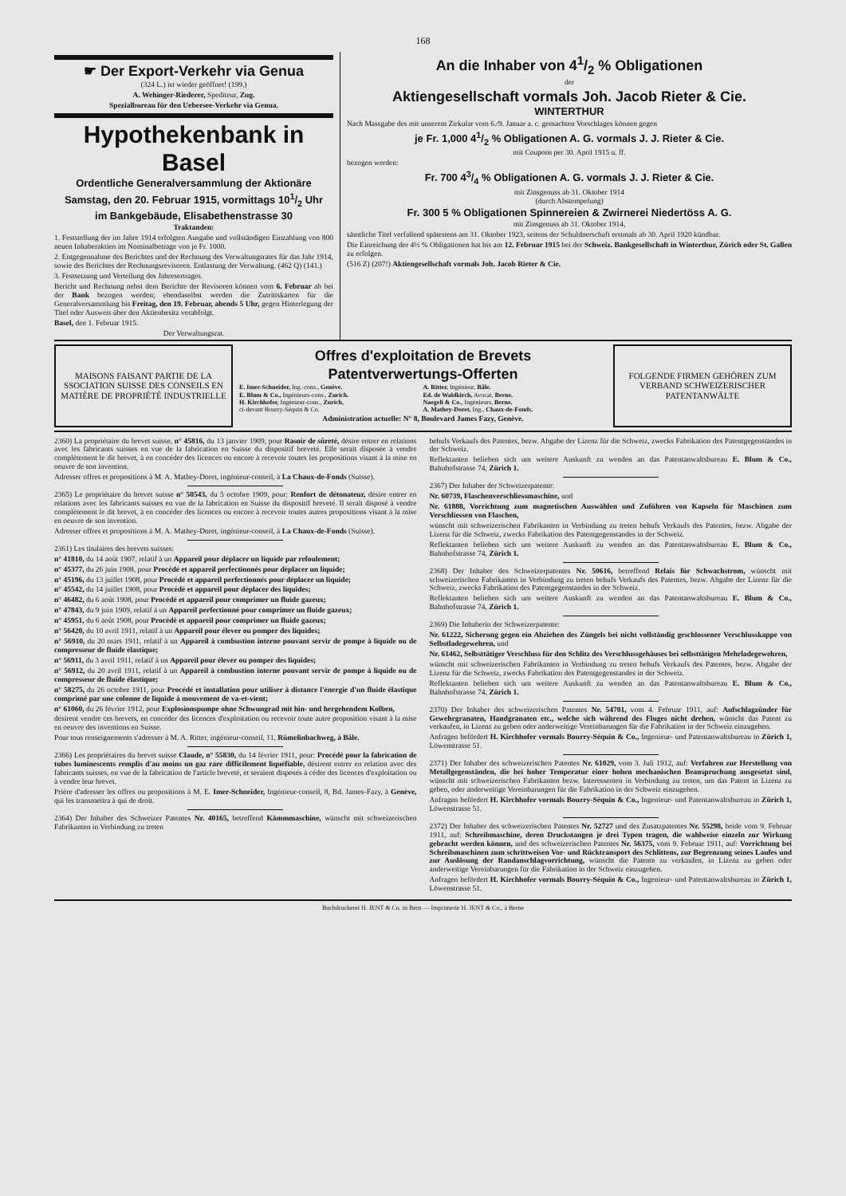168
☛ Der Export-Verkehr via Genua
(324 L.) ist wieder geöffnet! (199.)
A. Wehinger-Riederer, Spediteur, Zug.
Spezialbureau für den Uebersee-Verkehr via Genua.
Hypothekenbank in Basel
Ordentliche Generalversammlung der Aktionäre
Samstag, den 20. Februar 1915, vormittags 101/2 Uhr
im Bankgebäude, Elisabethenstrasse 30
Traktanden:
1. Feststellung der im Jahre 1914 erfolgten Ausgabe und vollständigen Einzahlung von 800 neuen Inhaberaktien im Nominalbetrage von je Fr. 1000.
2. Entgegennahme des Berichtes und der Rechnung des Verwaltungsrates für das Jahr 1914, sowie des Berichtes der Rechnungsrevisoren. Entlastung der Verwaltung. (462 Q) (141.)
3. Festsetzung und Verteilung des Jahresertrages.
Bericht und Rechnung nebst dem Berichte der Revisoren können vom 6. Februar ab bei der Bank bezogen werden; ebendaselbst werden die Zutrittskarten für die Generalversammlung bis Freitag, den 19. Februar, abends 5 Uhr, gegen Hinterlegung der Titel oder Ausweis über den Aktienbesitz verabfolgt.
Basel, den 1. Februar 1915.
Der Verwaltungsrat.
An die Inhaber von 41/2 % Obligationen
der
Aktiengesellschaft vormals Joh. Jacob Rieter & Cie.
WINTERTHUR
Nach Massgabe des mit unserem Zirkular vom 6./9. Januar a. c. gemachten Vorschlages können gegen
je Fr. 1,000 41/2 % Obligationen A. G. vormals J. J. Rieter & Cie.
mit Coupons per 30. April 1915 u. ff.
bezogen werden:
Fr. 700 43/4 % Obligationen A. G. vormals J. J. Rieter & Cie.
mit Zinsgenuss ab 31. Oktober 1914
(durch Abstempelung)
Fr. 300 5 % Obligationen Spinnereien & Zwirnerei Niedertöss A. G.
mit Zinsgenuss ab 31. Oktober 1914,
sämtliche Titel verfallend spätestens am 31. Oktober 1923, seitens der Schuldnerschaft erstmals ab 30. April 1920 kündbar.
Die Einreichung der 4½ % Obligationen hat bis am 12. Februar 1915 bei der Schweiz. Bankgesellschaft in Winterthur, Zürich oder St. Gallen zu erfolgen.
(516 Z) (207!) Aktiengesellschaft vormals Joh. Jacob Rieter & Cie.
MAISONS FAISANT PARTIE DE LA SSOCIATION SUISSE DES CONSEILS EN MATIÈRE DE PROPRIÉTÉ INDUSTRIELLE
Offres d'exploitation de Brevets
Patentverwertungs-Offerten
E. Imer-Schneider, Ing.-cons., Genève.
E. Blum & Co., Ingénieurs-cons., Zurich.
H. Kirchhofer, Ingénieur-cons., Zurich,
ci-devant Bourry-Séquin & Co.
A. Ritter, Ingénieur, Bâle.
Ed. de Waldkirch, Avocat, Berne.
Naegeli & Co., Ingénieurs, Berne.
A. Mathey-Doret, Ing., Chaux-de-Fonds.
Administration actuelle: N° 8, Boulevard James Fazy, Genève.
FOLGENDE FIRMEN GEHÖREN ZUM VERBAND SCHWEIZERISCHER PATENTANWÄLTE
2360) La propriétaire du brevet suisse, n° 45816, du 13 janvier 1909, pour Rasoir de sûreté, désire entrer en relations avec les fabricants suisses en vue de la fabrication en Suisse du dispositif breveté. Elle serait disposée à vendre complètement le dit brevet, à en concéder des licences ou encore à recevoir toutes les propositions visant à la mise en oeuvre de son invention.
Adresser offres et propositions à M. A. Mathey-Doret, ingénieur-conseil, à La Chaux-de-Fonds (Suisse).
2365) Le propriétaire du brevet suisse n° 50543, du 5 octobre 1909, pour: Renfort de détonateur, désire entrer en relations avec les fabricants suisses en vue de la fabrication en Suisse du dispositif breveté. Il serait disposé à vendre complètement le dit brevet, à en concéder des licences ou encore à recevoir toutes autres propositions visant à la mise en oeuvre de son invention.
Adresser offres et propositions à M. A. Mathey-Doret, ingénieur-conseil, à La Chaux-de-Fonds (Suisse).
2361) Les titulaires des brevets suisses:
n° 41810, du 14 août 1907, relatif à un Appareil pour déplacer un liquide par refoulement;
n° 45377, du 26 juin 1908, pour Procédé et appareil perfectionnés pour déplacer un liquide;
n° 45196, du 13 juillet 1908, pour Procédé et appareil perfectionnés pour déplacer un liquide;
n° 45542, du 14 juillet 1908, pour Procédé et appareil pour déplacer des liquides;
n° 46482, du 6 août 1908, pour Procédé et appareil pour comprimer un fluide gazeux;
n° 47843, du 9 juin 1909, relatif à un Appareil perfectionné pour comprimer un fluide gazeux;
n° 45951, du 6 août 1908, pour Procédé et appareil pour comprimer un fluide gazeux;
n° 56420, du 10 avril 1911, relatif à un Appareil pour élever ou pomper des liquides;
n° 56910, du 20 mars 1911, relatif à un Appareil à combustion interne pouvant servir de pompe à liquide ou de compresseur de fluide élastique;
n° 56911, du 3 avril 1911, relatif à un Appareil pour élever ou pomper des liquides;
n° 56912, du 20 avril 1911, relatif à un Appareil à combustion interne pouvant servir de pompe à liquide ou de compresseur de fluide élastique;
n° 58275, du 26 octobre 1911, pour Procédé et installation pour utiliser à distance l'énergie d'un fluide élastique comprimé par une colonne de liquide à mouvement de va-et-vient;
n° 61060, du 26 février 1912, pour Explosionspumpe ohne Schwungrad mit hin- und hergehendem Kolben,
désirent vendre ces brevets, en concéder des licences d'exploitation ou recevoir toute autre proposition visant à la mise en oeuvre des inventions en Suisse.
Pour tous renseignements s'adresser à M. A. Ritter, ingénieur-conseil, 11, Rümelinbachweg, à Bâle.
2366) Les propriétaires du brevet suisse Claude, n° 55830, du 14 février 1911, pour: Procédé pour la fabrication de tubes luminescents remplis d'au moins un gaz rare difficilement liquéfiable, désirent entrer en relation avec des fabricants suisses, en vue de la fabrication de l'article breveté, et seraient disposés à céder des licences d'exploitation ou à vendre leur brevet.
Prière d'adresser les offres ou propositions à M. E. Imer-Schneider, Ingénieur-conseil, 8, Bd. James-Fazy, à Genève, qui les transmettra à qui de droit.
2364) Der Inhaber des Schweizer Patentes Nr. 40165, betreffend Kämmmaschine, wünscht mit schweizerischen Fabrikanten in Verbindung zu treten
behufs Verkaufs des Patentes, bezw. Abgabe der Lizenz für die Schweiz, zwecks Fabrikation des Patentgegenstandes in der Schweiz.
Reflektanten belieben sich um weitere Auskunft zu wenden an das Patentanwaltsbureau E. Blum & Co., Bahnhofstrasse 74, Zürich 1.
2367) Der Inhaber der Schweizerpatente:
Nr. 60739, Flaschenverschliessmaschine, und
Nr. 61888, Vorrichtung zum magnetischen Auswählen und Zuführen von Kapseln für Maschinen zum Verschliessen von Flaschen,
wünscht mit schweizerischen Fabrikanten in Verbindung zu treten behufs Verkaufs des Patentes, bezw. Abgabe der Lizenz für die Schweiz, zwecks Fabrikation des Patentgegenstandes in der Schweiz.
Reflektanten belieben sich um weitere Auskunft zu wenden an das Patentanwaltsbureau E. Blum & Co., Bahnhofstrasse 74, Zürich 1.
2368) Der Inhaber des Schweizerpatentes Nr. 50616, betreffend Relais für Schwachstrom, wünscht mit schweizerischen Fabrikanten in Verbindung zu treten behufs Verkaufs des Patentes, bezw. Abgabe der Lizenz für die Schweiz, zwecks Fabrikation des Patentgegenstandes in der Schweiz.
Reflektanten belieben sich um weitere Auskunft zu wenden an das Patentanwaltsbureau E. Blum & Co., Bahnhofstrasse 74, Zürich 1.
2369) Die Inhaberin der Schweizerpatente:
Nr. 61222, Sicherung gegen ein Abziehen des Züngels bei nicht vollständig geschlossener Verschlusskappe von Selbstladegewehren, und
Nr. 61462, Selbsttätiger Verschluss für den Schlitz des Verschlussgehäuses bei selbsttätigen Mehrladegewehren,
wünscht mit schweizerischen Fabrikanten in Verbindung zu treten behufs Verkaufs des Patentes, bezw. Abgabe der Lizenz für die Schweiz, zwecks Fabrikation des Patentgegenstandes in der Schweiz.
Reflektanten belieben sich um weitere Auskunft zu wenden an das Patentanwaltsbureau E. Blum & Co., Bahnhofstrasse 74, Zürich 1.
2370) Der Inhaber des schweizerischen Patentes Nr. 54701, vom 4. Februar 1911, auf: Aufschlagzünder für Gewehrgranaten, Handgranaten etc., welche sich während des Fluges nicht drehen, wünscht das Patent zu verkaufen, in Lizenz zu geben oder anderweitige Vereinbarungen für die Fabrikation in der Schweiz einzugehen.
Anfragen befördert H. Kirchhofer vormals Bourry-Séquin & Co., Ingenieur- und Patentanwaltsbureau in Zürich 1, Löwenstrasse 51.
2371) Der Inhaber des schweizerischen Patentes Nr. 61029, vom 3. Juli 1912, auf: Verfahren zur Herstellung von Metallgegenständen, die bei hoher Temperatur einer hohen mechanischen Beanspruchung ausgesetzt sind, wünscht mit schweizerischen Fabrikanten bezw. Interessenten in Verbindung zu treten, um das Patent in Lizenz zu geben, oder anderweitige Vereinbarungen für die Fabrikation in der Schweiz einzugehen.
Anfragen befördert H. Kirchhofer vormals Bourry-Séquin & Co., Ingenieur- und Patentanwaltsbureau in Zürich 1, Löwenstrasse 51.
2372) Der Inhaber des schweizerischen Patentes Nr. 52727 und des Zusatzpatentes Nr. 55298, beide vom 9. Februar 1911, auf: Schreibmaschine, deren Druckstangen je drei Typen tragen, die wahlweise einzeln zur Wirkung gebracht werden können, und des schweizerischen Patentes Nr. 56375, vom 9. Februar 1911, auf: Vorrichtung bei Schreibmaschinen zum schrittweisen Vor- und Rücktransport des Schlittens, zur Begrenzung seines Laufes und zur Auslösung der Randanschlagvorrichtung, wünscht die Patente zu verkaufen, in Lizenz zu geben oder anderweitige Vereinbarungen für die Fabrikation in der Schweiz einzugehen.
Anfragen befördert H. Kirchhofer vormals Bourry-Séquin & Co., Ingenieur- und Patentanwaltsbureau in Zürich 1, Löwenstrasse 51.
Buchdruckerei H. JENT & Co. in Bern — Imprimerie H. JENT & Co., à Berne